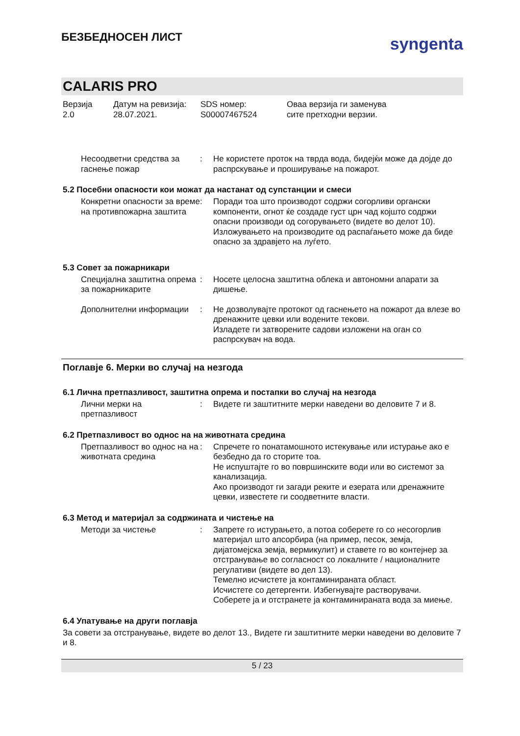БЕЗБЕДНОСЕН ЛИСТ
syngenta
CALARIS PRO
Верзија
2.0
Датум на ревизија:
28.07.2021.
SDS номер:
S00007467524
Оваа верзија ги заменува
сите претходни верзии.
| Несоодветни средства за гаснење пожар | : | Не користете проток на тврда вода, бидејќи може да дојде до распрскување и проширување на пожарот. |
5.2 Посебни опасности кои можат да настанат од супстанции и смеси
| Конкретни опасности за време на противпожарна заштита | : | Поради тоа што производот содржи согорливи органски компоненти, огнот ќе создаде густ црн чад којшто содржи опасни производи од согорувањето (видете во делот 10). Изложувањето на производите од распаѓањето може да биде опасно за здравјето на луѓето. |
5.3 Совет за пожарникари
| Специјална заштитна опрема за пожарникарите | : | Носете целосна заштитна облека и автономни апарати за дишење. |
| Дополнителни информации | : | Не дозволувајте протокот од гаснењето на пожарот да влезе во дренажните цевки или водените текови. Изладете ги затворените садови изложени на оган со распрскувач на вода. |
Поглавје 6. Мерки во случај на незгода
6.1 Лична претпазливост, заштитна опрема и постапки во случај на незгода
| Лични мерки на претпазливост | : | Видете ги заштитните мерки наведени во деловите 7 и 8. |
6.2 Претпазливост во однос на на животната средина
| Претпазливост во однос на на животната средина | : | Спречете го понатамошното истекување или истурање ако е безбедно да го сторите тоа. Не испуштајте го во површинските води или во системот за канализација. Ако производот ги загади реките и езерата или дренажните цевки, известете ги соодветните власти. |
6.3 Метод и материјал за содржината и чистење на
| Методи за чистење | : | Запрете го истурањето, а потоа соберете го со несогорлив материјал што апсорбира (на пример, песок, земја, дијатомејска земја, вермикулит) и ставете го во контејнер за отстранување во согласност со локалните / националните регулативи (видете во дел 13). Темелно исчистете ја контаминираната област. Исчистете со детергенти. Избегнувајте растворувачи. Соберете ја и отстранете ја контаминираната вода за миење. |
6.4 Упатување на други поглавја
За совети за отстранување, видете во делот 13., Видете ги заштитните мерки наведени во деловите 7 и 8.
5 / 23